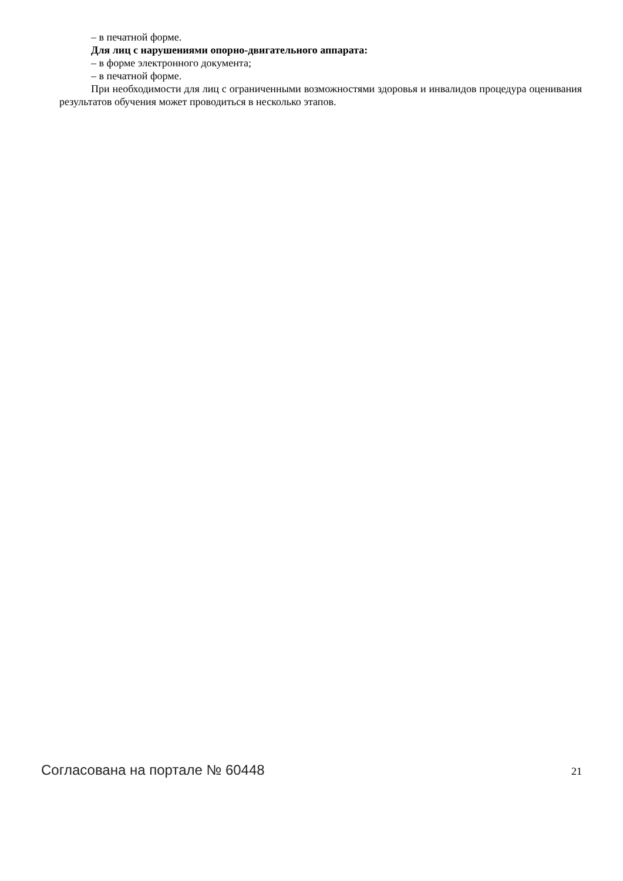– в печатной форме.
Для лиц с нарушениями опорно-двигательного аппарата:
– в форме электронного документа;
– в печатной форме.
При необходимости для лиц с ограниченными возможностями здоровья и инвалидов процедура оценивания результатов обучения может проводиться в несколько этапов.
Согласована на портале № 60448 21